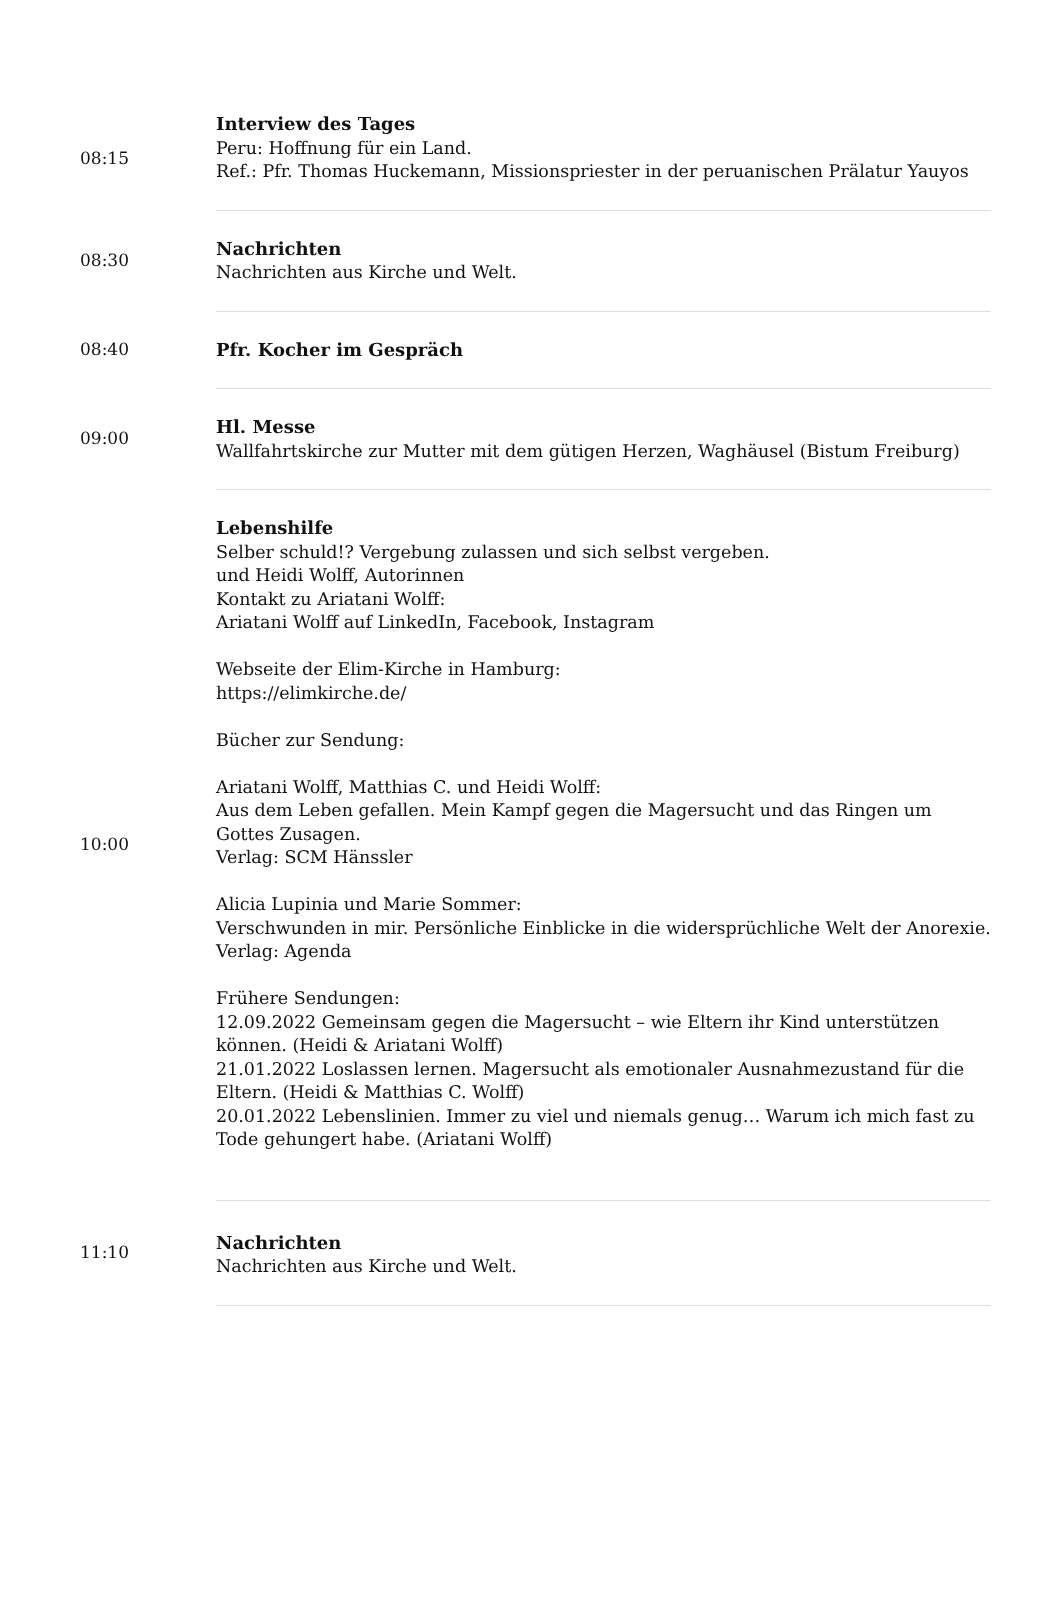| 08:15 | Interview des Tages Peru: Hoffnung für ein Land. Ref.: Pfr. Thomas Huckemann, Missionspriester in der peruanischen Prälatur Yauyos |
| 08:30 | Nachrichten Nachrichten aus Kirche und Welt. |
| 08:40 | Pfr. Kocher im Gespräch |
| 09:00 | Hl. Messe Wallfahrtskirche zur Mutter mit dem gütigen Herzen, Waghäusel (Bistum Freiburg) |
| 10:00 | Lebenshilfe Selber schuld!? Vergebung zulassen und sich selbst vergeben. und Heidi Wolff, Autorinnen Kontakt zu Ariatani Wolff: Ariatani Wolff auf LinkedIn, Facebook, Instagram Webseite der Elim-Kirche in Hamburg: https://elimkirche.de/ Bücher zur Sendung: Ariatani Wolff, Matthias C. und Heidi Wolff: Aus dem Leben gefallen. Mein Kampf gegen die Magersucht und das Ringen um Gottes Zusagen. Verlag: SCM Hänssler Alicia Lupinia und Marie Sommer: Verschwunden in mir. Persönliche Einblicke in die widersprüchliche Welt der Anorexie. Verlag: Agenda Frühere Sendungen: 12.09.2022 Gemeinsam gegen die Magersucht – wie Eltern ihr Kind unterstützen können. (Heidi & Ariatani Wolff) 21.01.2022 Loslassen lernen. Magersucht als emotionaler Ausnahmezustand für die Eltern. (Heidi & Matthias C. Wolff) 20.01.2022 Lebenslinien. Immer zu viel und niemals genug… Warum ich mich fast zu Tode gehungert habe. (Ariatani Wolff) |
| 11:10 | Nachrichten Nachrichten aus Kirche und Welt. |